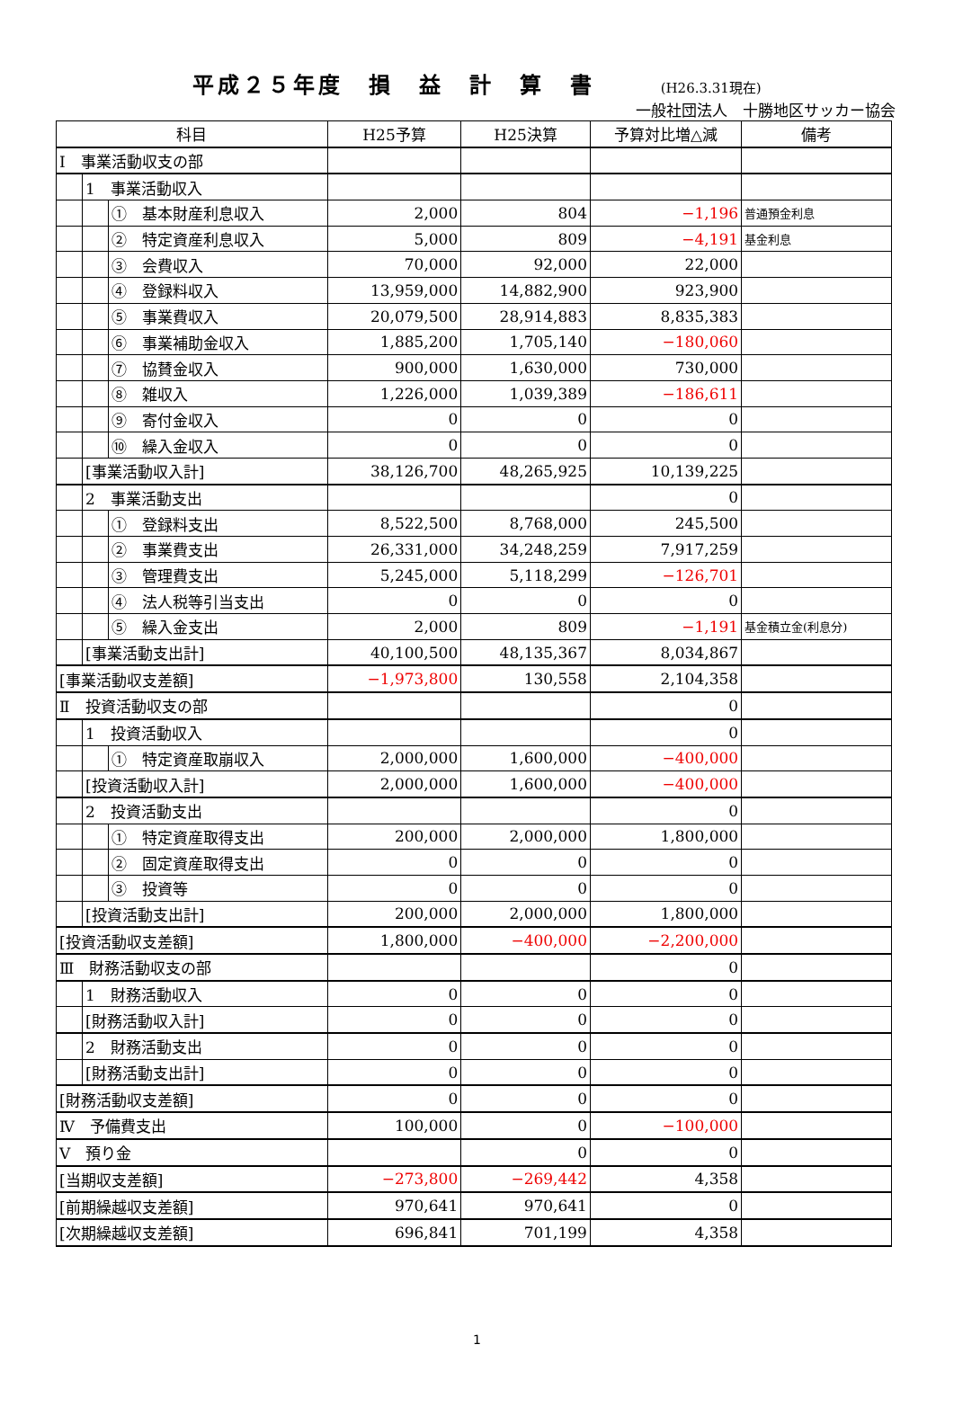平成２５年度　損　益　計　算　書 (H26.3.31現在)
一般社団法人　十勝地区サッカー協会
| 科目 | | | H25予算 | H25決算 | 予算対比増△減 | 備考 |
| --- | --- | --- | --- | --- | --- | --- |
| Ⅰ 事業活動収支の部 | | | | | | |
| | 1 事業活動収入 | | | | | |
| | | ① 基本財産利息収入 | 2,000 | 804 | −1,196 | 普通預金利息 |
| | | ② 特定資産利息収入 | 5,000 | 809 | −4,191 | 基金利息 |
| | | ③ 会費収入 | 70,000 | 92,000 | 22,000 | |
| | | ④ 登録料収入 | 13,959,000 | 14,882,900 | 923,900 | |
| | | ⑤ 事業費収入 | 20,079,500 | 28,914,883 | 8,835,383 | |
| | | ⑥ 事業補助金収入 | 1,885,200 | 1,705,140 | −180,060 | |
| | | ⑦ 協賛金収入 | 900,000 | 1,630,000 | 730,000 | |
| | | ⑧ 雑収入 | 1,226,000 | 1,039,389 | −186,611 | |
| | | ⑨ 寄付金収入 | 0 | 0 | 0 | |
| | | ⑩ 繰入金収入 | 0 | 0 | 0 | |
| | [事業活動収入計] | | 38,126,700 | 48,265,925 | 10,139,225 | |
| | 2 事業活動支出 | | | | 0 | |
| | | ① 登録料支出 | 8,522,500 | 8,768,000 | 245,500 | |
| | | ② 事業費支出 | 26,331,000 | 34,248,259 | 7,917,259 | |
| | | ③ 管理費支出 | 5,245,000 | 5,118,299 | −126,701 | |
| | | ④ 法人税等引当支出 | 0 | 0 | 0 | |
| | | ⑤ 繰入金支出 | 2,000 | 809 | −1,191 | 基金積立金(利息分) |
| | [事業活動支出計] | | 40,100,500 | 48,135,367 | 8,034,867 | |
| [事業活動収支差額] | | | −1,973,800 | 130,558 | 2,104,358 | |
| Ⅱ 投資活動収支の部 | | | | | 0 | |
| | 1 投資活動収入 | | | | 0 | |
| | | ① 特定資産取崩収入 | 2,000,000 | 1,600,000 | −400,000 | |
| | [投資活動収入計] | | 2,000,000 | 1,600,000 | −400,000 | |
| | 2 投資活動支出 | | | | 0 | |
| | | ① 特定資産取得支出 | 200,000 | 2,000,000 | 1,800,000 | |
| | | ② 固定資産取得支出 | 0 | 0 | 0 | |
| | | ③ 投資等 | 0 | 0 | 0 | |
| | [投資活動支出計] | | 200,000 | 2,000,000 | 1,800,000 | |
| [投資活動収支差額] | | | 1,800,000 | −400,000 | −2,200,000 | |
| Ⅲ 財務活動収支の部 | | | | | 0 | |
| | 1 財務活動収入 | | 0 | 0 | 0 | |
| | [財務活動収入計] | | 0 | 0 | 0 | |
| | 2 財務活動支出 | | 0 | 0 | 0 | |
| | [財務活動支出計] | | 0 | 0 | 0 | |
| [財務活動収支差額] | | | 0 | 0 | 0 | |
| Ⅳ 予備費支出 | | | 100,000 | 0 | −100,000 | |
| Ⅴ 預り金 | | | | 0 | 0 | |
| [当期収支差額] | | | −273,800 | −269,442 | 4,358 | |
| [前期繰越収支差額] | | | 970,641 | 970,641 | 0 | |
| [次期繰越収支差額] | | | 696,841 | 701,199 | 4,358 | |
1